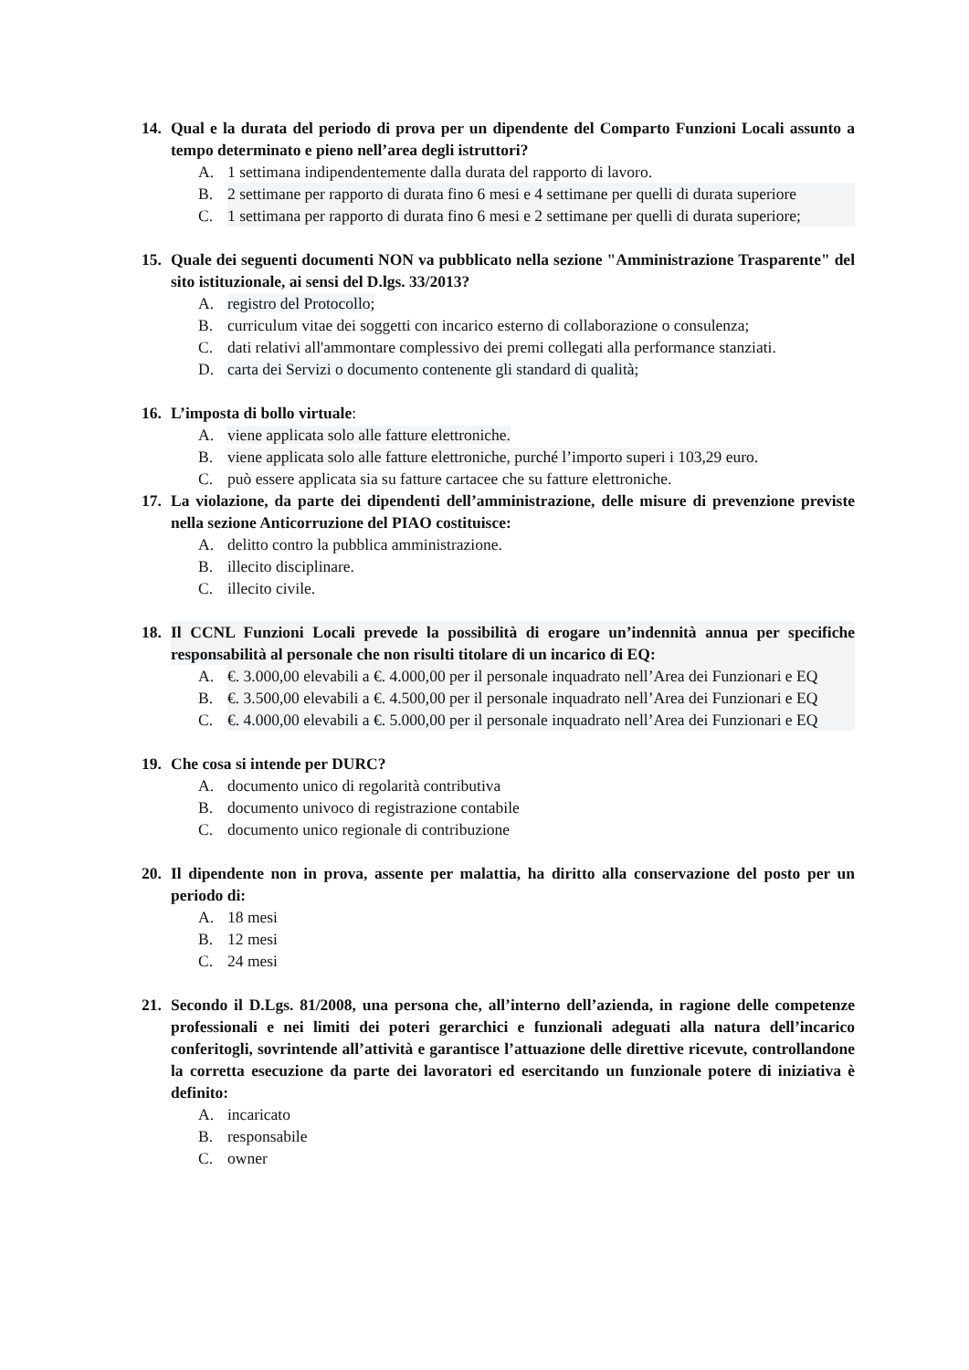14. Qual e la durata del periodo di prova per un dipendente del Comparto Funzioni Locali assunto a tempo determinato e pieno nell’area degli istruttori?
A. 1 settimana indipendentemente dalla durata del rapporto di lavoro.
B. 2 settimane per rapporto di durata fino 6 mesi e 4 settimane per quelli di durata superiore
C. 1 settimana per rapporto di durata fino 6 mesi e 2 settimane per quelli di durata superiore;
15. Quale dei seguenti documenti NON va pubblicato nella sezione "Amministrazione Trasparente" del sito istituzionale, ai sensi del D.lgs. 33/2013?
A. registro del Protocollo;
B. curriculum vitae dei soggetti con incarico esterno di collaborazione o consulenza;
C. dati relativi all'ammontare complessivo dei premi collegati alla performance stanziati.
D. carta dei Servizi o documento contenente gli standard di qualità;
16. L’imposta di bollo virtuale:
A. viene applicata solo alle fatture elettroniche.
B. viene applicata solo alle fatture elettroniche, purché l’importo superi i 103,29 euro.
C. può essere applicata sia su fatture cartacee che su fatture elettroniche.
17. La violazione, da parte dei dipendenti dell’amministrazione, delle misure di prevenzione previste nella sezione Anticorruzione del PIAO costituisce:
A. delitto contro la pubblica amministrazione.
B. illecito disciplinare.
C. illecito civile.
18. Il CCNL Funzioni Locali prevede la possibilità di erogare un’indennità annua per specifiche responsabilità al personale che non risulti titolare di un incarico di EQ:
A. €. 3.000,00 elevabili a €. 4.000,00 per il personale inquadrato nell’Area dei Funzionari e EQ
B. €. 3.500,00 elevabili a €. 4.500,00 per il personale inquadrato nell’Area dei Funzionari e EQ
C. €. 4.000,00 elevabili a €. 5.000,00 per il personale inquadrato nell’Area dei Funzionari e EQ
19. Che cosa si intende per DURC?
A. documento unico di regolarità contributiva
B. documento univoco di registrazione contabile
C. documento unico regionale di contribuzione
20. Il dipendente non in prova, assente per malattia, ha diritto alla conservazione del posto per un periodo di:
A. 18 mesi
B. 12 mesi
C. 24 mesi
21. Secondo il D.Lgs. 81/2008, una persona che, all’interno dell’azienda, in ragione delle competenze professionali e nei limiti dei poteri gerarchici e funzionali adeguati alla natura dell’incarico conferitogli, sovrintende all’attività e garantisce l’attuazione delle direttive ricevute, controllandone la corretta esecuzione da parte dei lavoratori ed esercitando un funzionale potere di iniziativa è definito:
A. incaricato
B. responsabile
C. owner